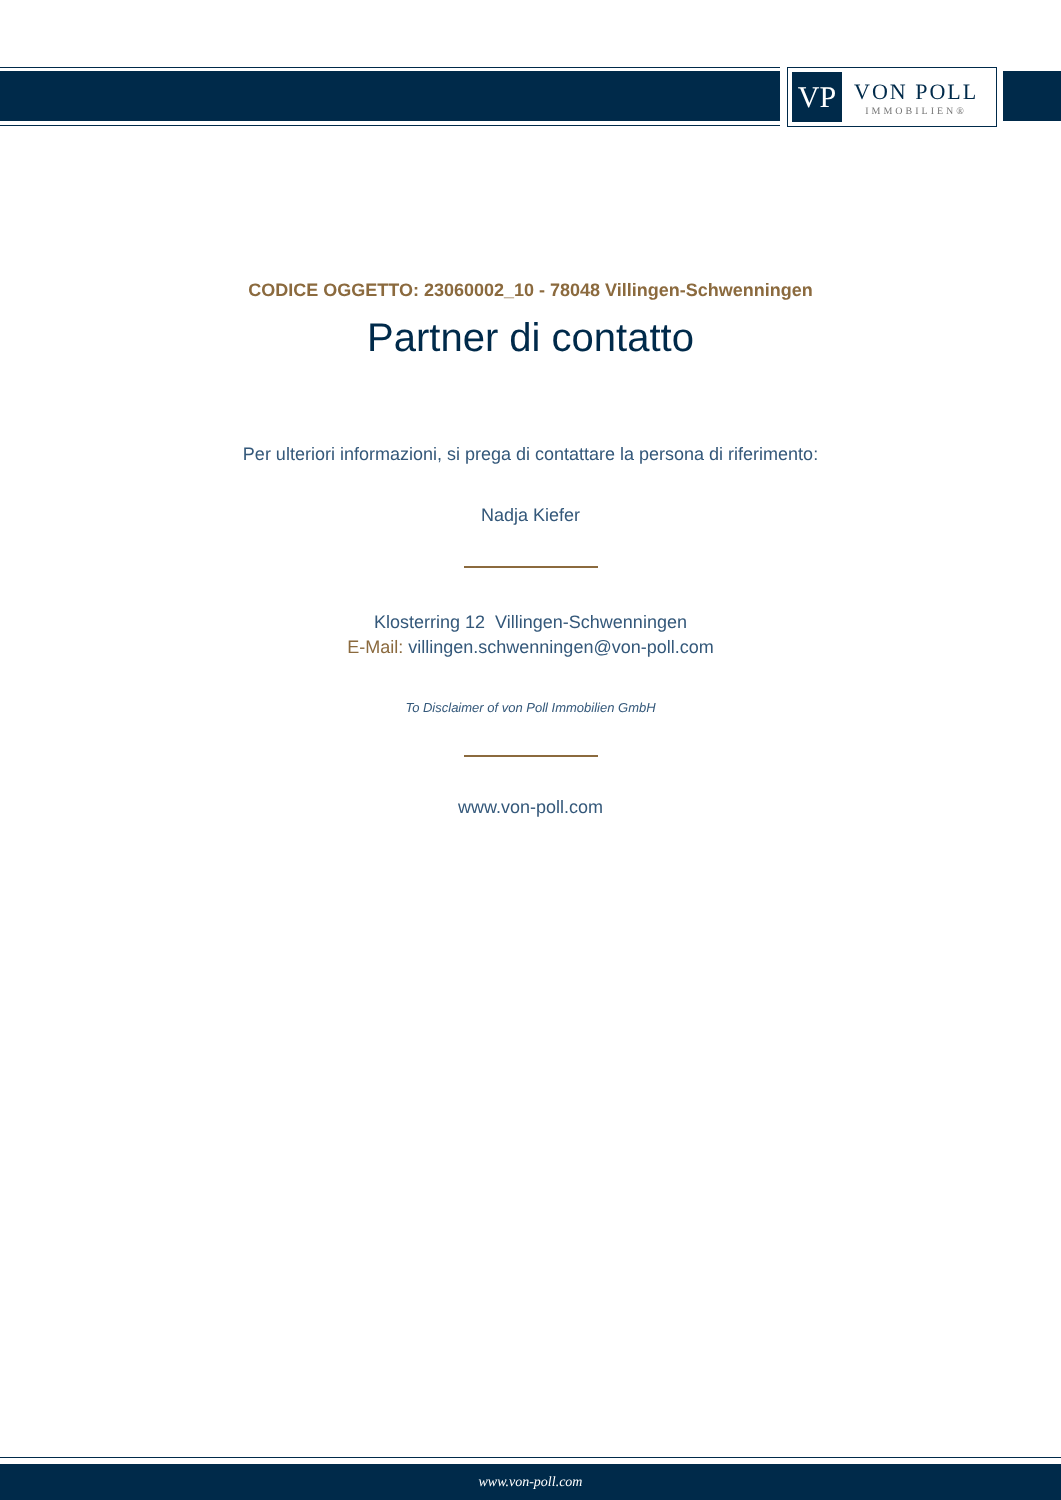VP
VON POLL
IMMOBILIEN®
CODICE OGGETTO: 23060002_10 - 78048 Villingen-Schwenningen
Partner di contatto
Per ulteriori informazioni, si prega di contattare la persona di riferimento:
Nadja Kiefer
Klosterring 12 Villingen-Schwenningen
E-Mail: villingen.schwenningen@von-poll.com
To Disclaimer of von Poll Immobilien GmbH
www.von-poll.com
www.von-poll.com